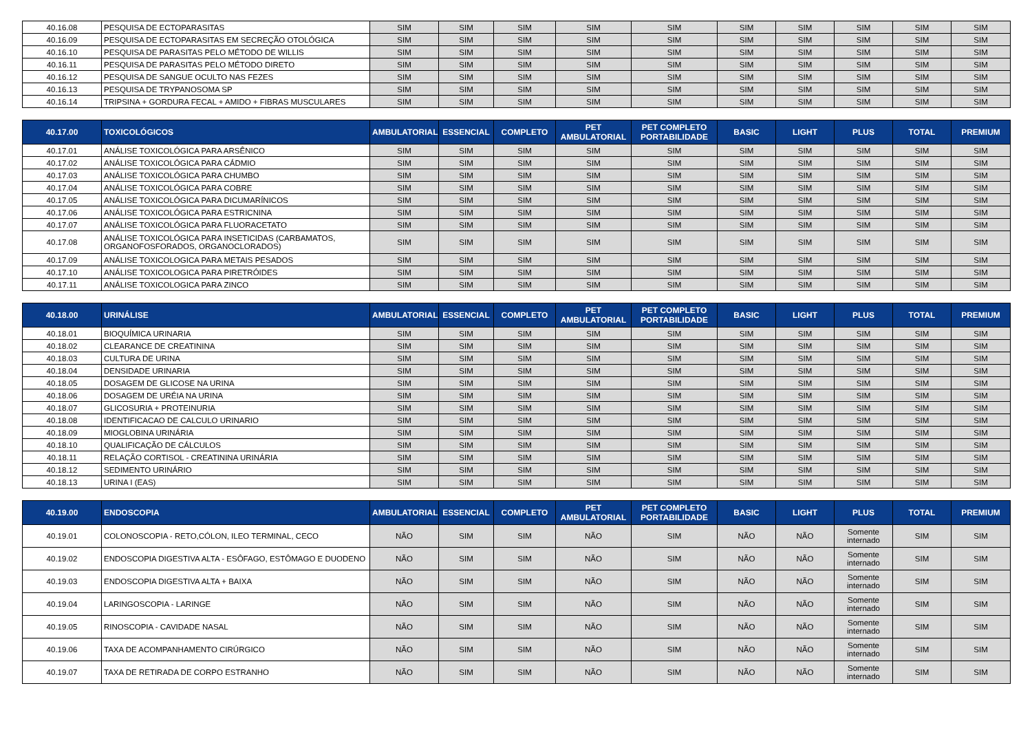| 40.16.08 | PESQUISA DE ECTOPARASITAS | SIM | SIM | SIM | SIM | SIM | SIM | SIM | SIM | SIM | SIM |
| 40.16.09 | PESQUISA DE ECTOPARASITAS EM SECREÇÃO OTOLÓGICA | SIM | SIM | SIM | SIM | SIM | SIM | SIM | SIM | SIM | SIM |
| 40.16.10 | PESQUISA DE PARASITAS PELO MÉTODO DE WILLIS | SIM | SIM | SIM | SIM | SIM | SIM | SIM | SIM | SIM | SIM |
| 40.16.11 | PESQUISA DE PARASITAS PELO MÉTODO DIRETO | SIM | SIM | SIM | SIM | SIM | SIM | SIM | SIM | SIM | SIM |
| 40.16.12 | PESQUISA DE SANGUE OCULTO NAS FEZES | SIM | SIM | SIM | SIM | SIM | SIM | SIM | SIM | SIM | SIM |
| 40.16.13 | PESQUISA DE TRYPANOSOMA SP | SIM | SIM | SIM | SIM | SIM | SIM | SIM | SIM | SIM | SIM |
| 40.16.14 | TRIPSINA + GORDURA FECAL + AMIDO + FIBRAS MUSCULARES | SIM | SIM | SIM | SIM | SIM | SIM | SIM | SIM | SIM | SIM |
| 40.17.00 | TOXICOLÓGICOS | AMBULATORIAL | ESSENCIAL | COMPLETO | PET AMBULATORIAL | PET COMPLETO PORTABILIDADE | BASIC | LIGHT | PLUS | TOTAL | PREMIUM |
| 40.17.01 | ANÁLISE TOXICOLÓGICA PARA ARSÊNICO | SIM | SIM | SIM | SIM | SIM | SIM | SIM | SIM | SIM | SIM |
| 40.17.02 | ANÁLISE TOXICOLÓGICA PARA CÁDMIO | SIM | SIM | SIM | SIM | SIM | SIM | SIM | SIM | SIM | SIM |
| 40.17.03 | ANÁLISE TOXICOLÓGICA PARA CHUMBO | SIM | SIM | SIM | SIM | SIM | SIM | SIM | SIM | SIM | SIM |
| 40.17.04 | ANÁLISE TOXICOLÓGICA PARA COBRE | SIM | SIM | SIM | SIM | SIM | SIM | SIM | SIM | SIM | SIM |
| 40.17.05 | ANÁLISE TOXICOLÓGICA PARA DICUMARÍNICOS | SIM | SIM | SIM | SIM | SIM | SIM | SIM | SIM | SIM | SIM |
| 40.17.06 | ANÁLISE TOXICOLÓGICA PARA ESTRICNINA | SIM | SIM | SIM | SIM | SIM | SIM | SIM | SIM | SIM | SIM |
| 40.17.07 | ANÁLISE TOXICOLÓGICA PARA FLUORACETATO | SIM | SIM | SIM | SIM | SIM | SIM | SIM | SIM | SIM | SIM |
| 40.17.08 | ANÁLISE TOXICOLÓGICA PARA INSETICIDAS (CARBAMATOS, ORGANOFOSFORADOS, ORGANOCLORADOS) | SIM | SIM | SIM | SIM | SIM | SIM | SIM | SIM | SIM | SIM |
| 40.17.09 | ANÁLISE TOXICOLOGICA PARA METAIS PESADOS | SIM | SIM | SIM | SIM | SIM | SIM | SIM | SIM | SIM | SIM |
| 40.17.10 | ANÁLISE TOXICOLOGICA PARA PIRETRÓIDES | SIM | SIM | SIM | SIM | SIM | SIM | SIM | SIM | SIM | SIM |
| 40.17.11 | ANÁLISE TOXICOLOGICA PARA ZINCO | SIM | SIM | SIM | SIM | SIM | SIM | SIM | SIM | SIM | SIM |
| 40.18.00 | URINÁLISE | AMBULATORIAL | ESSENCIAL | COMPLETO | PET AMBULATORIAL | PET COMPLETO PORTABILIDADE | BASIC | LIGHT | PLUS | TOTAL | PREMIUM |
| 40.18.01 | BIOQUÍMICA URINARIA | SIM | SIM | SIM | SIM | SIM | SIM | SIM | SIM | SIM | SIM |
| 40.18.02 | CLEARANCE DE CREATININA | SIM | SIM | SIM | SIM | SIM | SIM | SIM | SIM | SIM | SIM |
| 40.18.03 | CULTURA DE URINA | SIM | SIM | SIM | SIM | SIM | SIM | SIM | SIM | SIM | SIM |
| 40.18.04 | DENSIDADE URINARIA | SIM | SIM | SIM | SIM | SIM | SIM | SIM | SIM | SIM | SIM |
| 40.18.05 | DOSAGEM DE GLICOSE NA URINA | SIM | SIM | SIM | SIM | SIM | SIM | SIM | SIM | SIM | SIM |
| 40.18.06 | DOSAGEM DE URÉIA NA URINA | SIM | SIM | SIM | SIM | SIM | SIM | SIM | SIM | SIM | SIM |
| 40.18.07 | GLICOSURIA + PROTEINURIA | SIM | SIM | SIM | SIM | SIM | SIM | SIM | SIM | SIM | SIM |
| 40.18.08 | IDENTIFICACAO DE CALCULO URINARIO | SIM | SIM | SIM | SIM | SIM | SIM | SIM | SIM | SIM | SIM |
| 40.18.09 | MIOGLOBINA URINÁRIA | SIM | SIM | SIM | SIM | SIM | SIM | SIM | SIM | SIM | SIM |
| 40.18.10 | QUALIFICAÇÃO DE CÁLCULOS | SIM | SIM | SIM | SIM | SIM | SIM | SIM | SIM | SIM | SIM |
| 40.18.11 | RELAÇÃO CORTISOL - CREATININA URINÁRIA | SIM | SIM | SIM | SIM | SIM | SIM | SIM | SIM | SIM | SIM |
| 40.18.12 | SEDIMENTO URINÁRIO | SIM | SIM | SIM | SIM | SIM | SIM | SIM | SIM | SIM | SIM |
| 40.18.13 | URINA I (EAS) | SIM | SIM | SIM | SIM | SIM | SIM | SIM | SIM | SIM | SIM |
| 40.19.00 | ENDOSCOPIA | AMBULATORIAL | ESSENCIAL | COMPLETO | PET AMBULATORIAL | PET COMPLETO PORTABILIDADE | BASIC | LIGHT | PLUS | TOTAL | PREMIUM |
| 40.19.01 | COLONOSCOPIA - RETO,CÓLON, ILEO TERMINAL, CECO | NÃO | SIM | SIM | NÃO | SIM | NÃO | NÃO | Somente internado | SIM | SIM |
| 40.19.02 | ENDOSCOPIA DIGESTIVA ALTA - ESÔFAGO, ESTÔMAGO E DUODENO | NÃO | SIM | SIM | NÃO | SIM | NÃO | NÃO | Somente internado | SIM | SIM |
| 40.19.03 | ENDOSCOPIA DIGESTIVA ALTA + BAIXA | NÃO | SIM | SIM | NÃO | SIM | NÃO | NÃO | Somente internado | SIM | SIM |
| 40.19.04 | LARINGOSCOPIA - LARINGE | NÃO | SIM | SIM | NÃO | SIM | NÃO | NÃO | Somente internado | SIM | SIM |
| 40.19.05 | RINOSCOPIA - CAVIDADE NASAL | NÃO | SIM | SIM | NÃO | SIM | NÃO | NÃO | Somente internado | SIM | SIM |
| 40.19.06 | TAXA DE ACOMPANHAMENTO CIRÚRGICO | NÃO | SIM | SIM | NÃO | SIM | NÃO | NÃO | Somente internado | SIM | SIM |
| 40.19.07 | TAXA DE RETIRADA DE CORPO ESTRANHO | NÃO | SIM | SIM | NÃO | SIM | NÃO | NÃO | Somente internado | SIM | SIM |